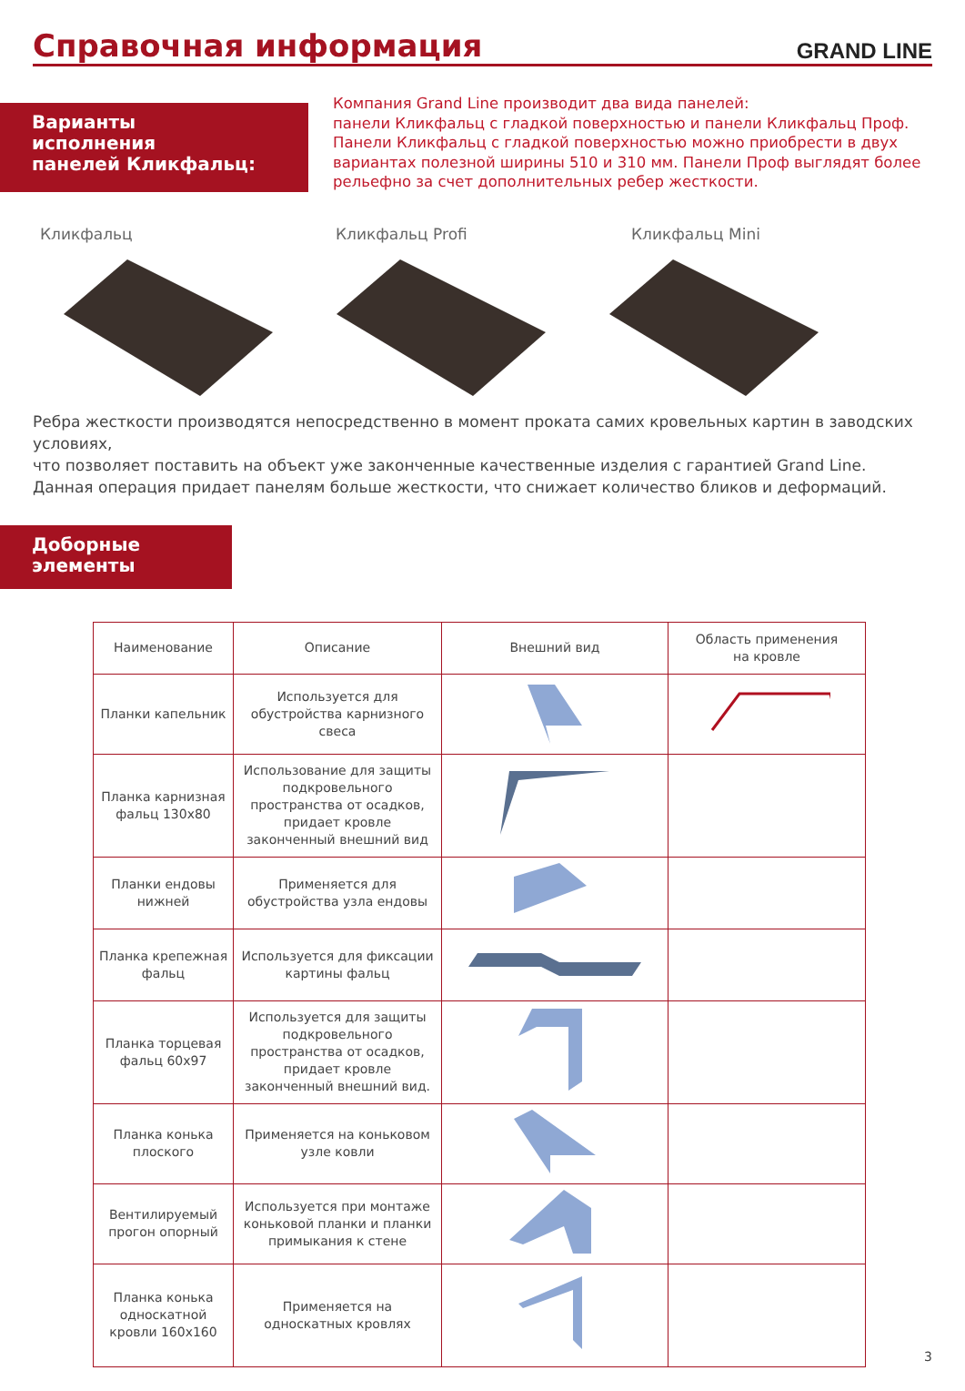Справочная информация
GRAND LINE
Варианты
исполнения
панелей Кликфальц:
Компания Grand Line производит два вида панелей:
панели Кликфальц с гладкой поверхностью и панели Кликфальц Проф.
Панели Кликфальц с гладкой поверхностью можно приобрести в двух
вариантах полезной ширины 510 и 310 мм. Панели Проф выглядят более
рельефно за счет дополнительных ребер жесткости.
Кликфальц Кликфальц Profi Кликфальц Mini
Ребра жесткости производятся непосредственно в момент проката самих кровельных картин в заводских условиях,
что позволяет поставить на объект уже законченные качественные изделия с гарантией Grand Line.
Данная операция придает панелям больше жесткости, что снижает количество бликов и деформаций.
Доборные
элементы
| Наименование | Описание | Внешний вид | Область применения на кровле |
| --- | --- | --- | --- |
| Планки капельник | Используется для обустройства карнизного свеса | | |
| Планка карнизная фальц 130x80 | Использование для защиты подкровельного пространства от осадков, придает кровле законченный внешний вид | | |
| Планки ендовы нижней | Применяется для обустройства узла ендовы | | |
| Планка крепежная фальц | Используется для фиксации картины фальц | | |
| Планка торцевая фальц 60x97 | Используется для защиты подкровельного пространства от осадков, придает кровле законченный внешний вид. | | |
| Планка конька плоского | Применяется на коньковом узле ковли | | |
| Вентилируемый прогон опорный | Используется при монтаже коньковой планки и планки примыкания к стене | | |
| Планка конька односкатной кровли 160x160 | Применяется на односкатных кровлях | | |
3